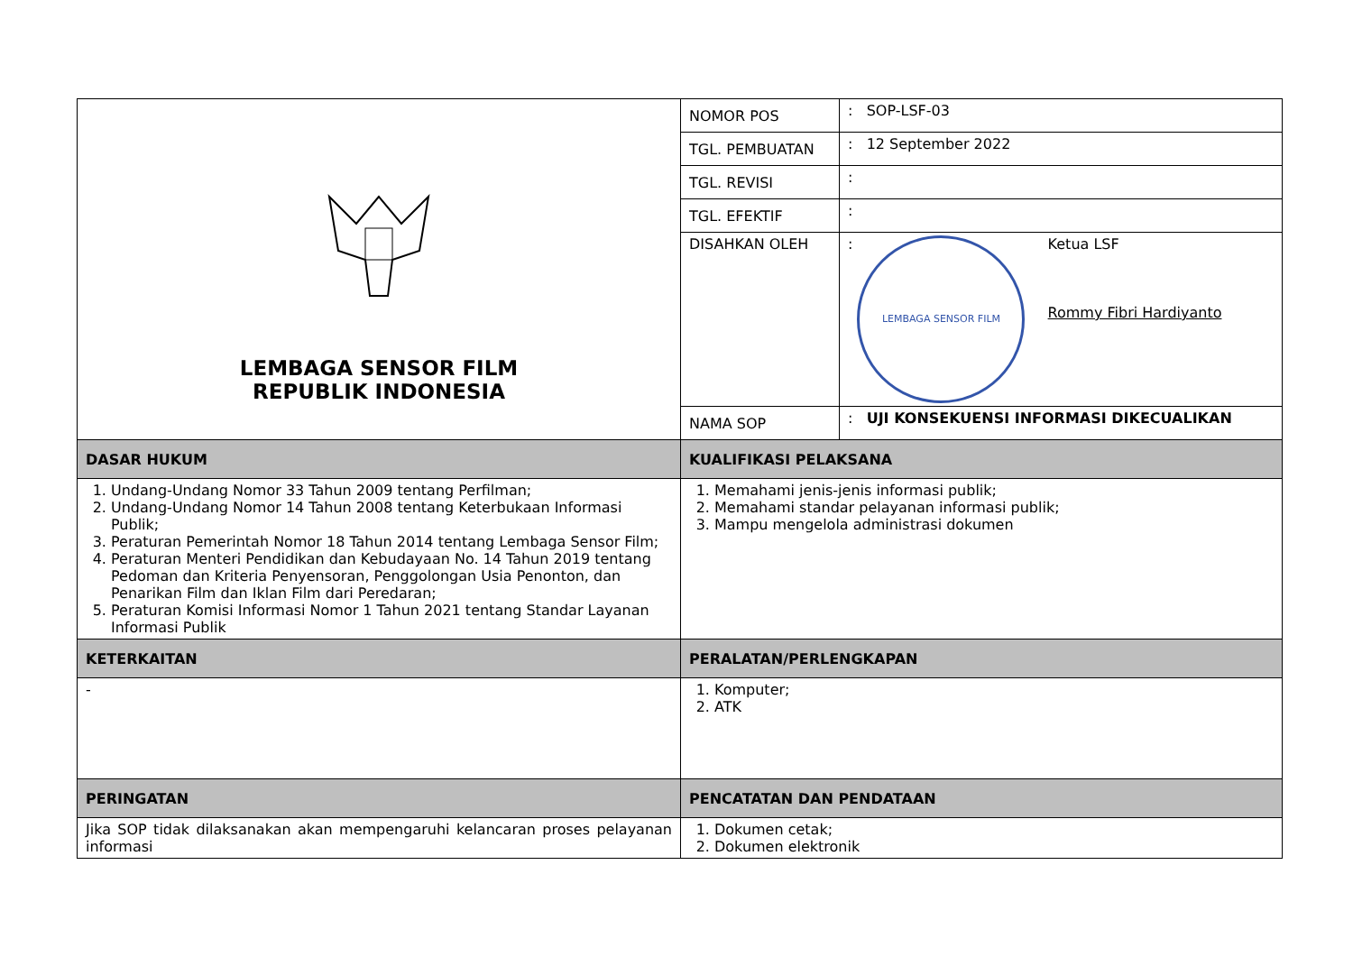| LEMBAGA SENSOR FILM REPUBLIK INDONESIA | NOMOR POS | : SOP-LSF-03 |
| | TGL. PEMBUATAN | : 12 September 2022 |
| | TGL. REVISI | : |
| | TGL. EFEKTIF | : |
| | DISAHKAN OLEH | : LEMBAGA SENSOR FILM Ketua LSF Rommy Fibri Hardiyanto |
| | NAMA SOP | : UJI KONSEKUENSI INFORMASI DIKECUALIKAN |
| DASAR HUKUM | KUALIFIKASI PELAKSANA | |
| 1. Undang-Undang Nomor 33 Tahun 2009 tentang Perfilman; 2. Undang-Undang Nomor 14 Tahun 2008 tentang Keterbukaan Informasi Publik; 3. Peraturan Pemerintah Nomor 18 Tahun 2014 tentang Lembaga Sensor Film; 4. Peraturan Menteri Pendidikan dan Kebudayaan No. 14 Tahun 2019 tentang Pedoman dan Kriteria Penyensoran, Penggolongan Usia Penonton, dan Penarikan Film dan Iklan Film dari Peredaran; 5. Peraturan Komisi Informasi Nomor 1 Tahun 2021 tentang Standar Layanan Informasi Publik | 1. Memahami jenis-jenis informasi publik; 2. Memahami standar pelayanan informasi publik; 3. Mampu mengelola administrasi dokumen | |
| KETERKAITAN | PERALATAN/PERLENGKAPAN | |
| - | 1. Komputer; 2. ATK | |
| PERINGATAN | PENCATATAN DAN PENDATAAN | |
| Jika SOP tidak dilaksanakan akan mempengaruhi kelancaran proses pelayanan informasi | 1. Dokumen cetak; 2. Dokumen elektronik | |